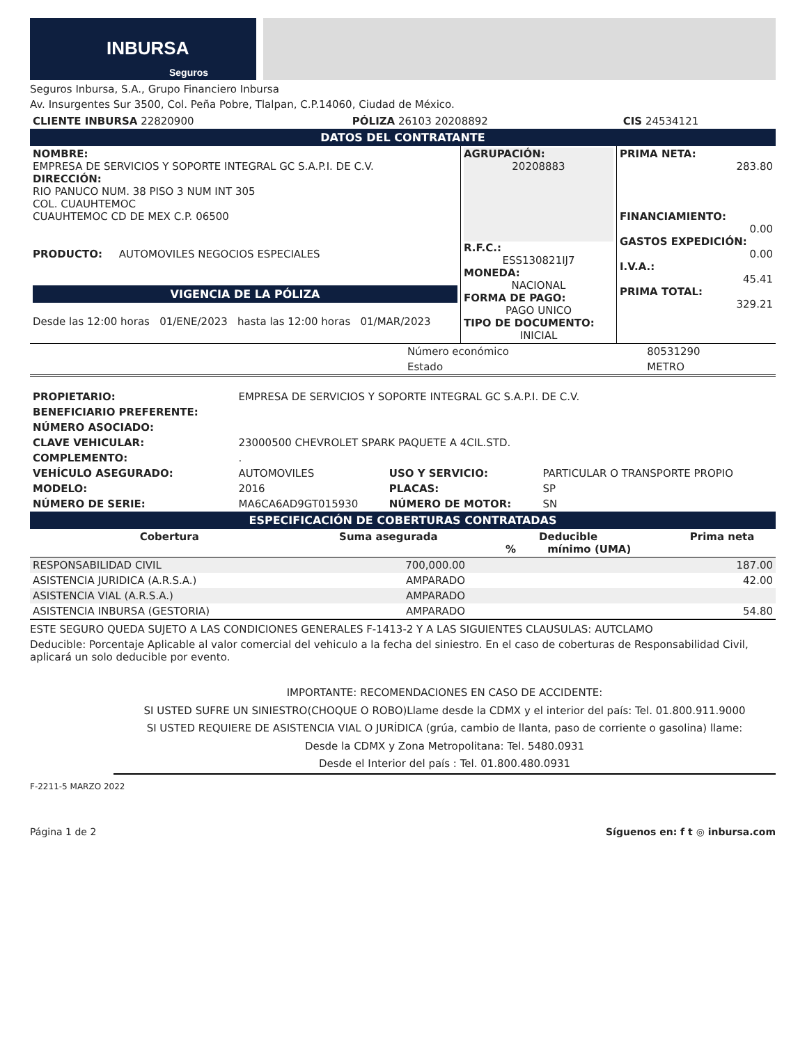INBURSA
Seguros
Seguros Inbursa, S.A., Grupo Financiero Inbursa
Av. Insurgentes Sur 3500, Col. Peña Pobre, Tlalpan, C.P.14060, Ciudad de México.
| CLIENTE INBURSA 22820900 | PÓLIZA 26103 20208892 | CIS 24534121 |
DATOS DEL CONTRATANTE
| NOMBRE: EMPRESA DE SERVICIOS Y SOPORTE INTEGRAL GC S.A.P.I. DE C.V. DIRECCIÓN: RIO PANUCO NUM. 38 PISO 3 NUM INT 305 COL. CUAUHTEMOC CUAUHTEMOC CD DE MEX C.P. 06500 PRODUCTO: AUTOMOVILES NEGOCIOS ESPECIALES VIGENCIA DE LA PÓLIZA Desde las 12:00 horas 01/ENE/2023 hasta las 12:00 horas 01/MAR/2023 | AGRUPACIÓN: 20208883 R.F.C.: ESS130821IJ7 MONEDA: NACIONAL FORMA DE PAGO: PAGO UNICO TIPO DE DOCUMENTO: INICIAL | PRIMA NETA: 283.80 FINANCIAMIENTO: 0.00 GASTOS EXPEDICIÓN: 0.00 I.V.A.: 45.41 PRIMA TOTAL: 329.21 |
| | Número económico | 80531290 |
| | Estado | METRO |
| PROPIETARIO: | EMPRESA DE SERVICIOS Y SOPORTE INTEGRAL GC S.A.P.I. DE C.V. | | |
| BENEFICIARIO PREFERENTE: | | | |
| NÚMERO ASOCIADO: | | | |
| CLAVE VEHICULAR: | 23000500 CHEVROLET SPARK PAQUETE A 4CIL.STD. | | |
| COMPLEMENTO: | . | | |
| VEHÍCULO ASEGURADO: | AUTOMOVILES | USO Y SERVICIO: | PARTICULAR O TRANSPORTE PROPIO |
| MODELO: | 2016 | PLACAS: | SP |
| NÚMERO DE SERIE: | MA6CA6AD9GT015930 | NÚMERO DE MOTOR: | SN |
ESPECIFICACIÓN DE COBERTURAS CONTRATADAS
| Cobertura | Suma asegurada | Deducible % mínimo (UMA) | | Prima neta |
| --- | --- | --- | --- | --- |
| RESPONSABILIDAD CIVIL | 700,000.00 | | | 187.00 |
| ASISTENCIA JURIDICA (A.R.S.A.) | AMPARADO | | | 42.00 |
| ASISTENCIA VIAL (A.R.S.A.) | AMPARADO | | | |
| ASISTENCIA INBURSA (GESTORIA) | AMPARADO | | | 54.80 |
ESTE SEGURO QUEDA SUJETO A LAS CONDICIONES GENERALES F-1413-2 Y A LAS SIGUIENTES CLAUSULAS: AUTCLAMO
Deducible: Porcentaje Aplicable al valor comercial del vehiculo a la fecha del siniestro. En el caso de coberturas de Responsabilidad Civil, aplicará un solo deducible por evento.
IMPORTANTE: RECOMENDACIONES EN CASO DE ACCIDENTE:
SI USTED SUFRE UN SINIESTRO(CHOQUE O ROBO)Llame desde la CDMX y el interior del país: Tel. 01.800.911.9000
SI USTED REQUIERE DE ASISTENCIA VIAL O JURÍDICA (grúa, cambio de llanta, paso de corriente o gasolina) llame:
Desde la CDMX y Zona Metropolitana: Tel. 5480.0931
Desde el Interior del país : Tel. 01.800.480.0931
F-2211-5 MARZO 2022
Página 1 de 2 Síguenos en: f t ◎ inbursa.com